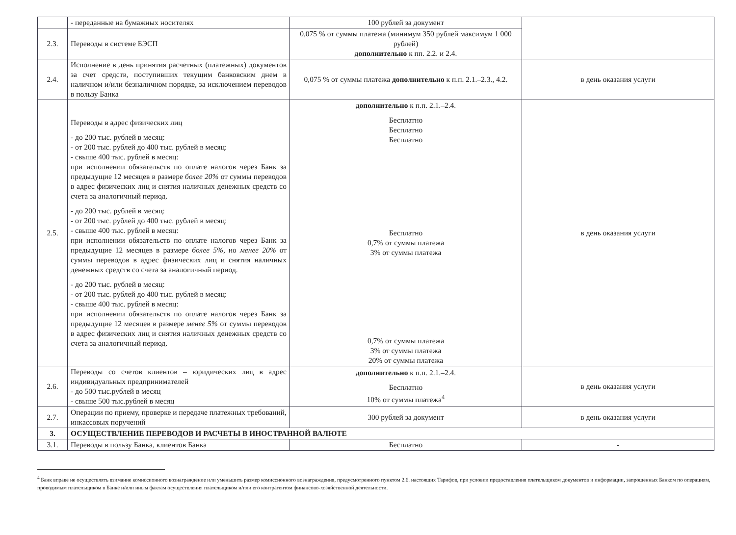| | - переданные на бумажных носителях | 100 рублей за документ | |
| 2.3. | Переводы в системе БЭСП | 0,075 % от суммы платежа (минимум 350 рублей максимум 1 000 рублей) дополнительно к пп. 2.2. и 2.4. | |
| 2.4. | Исполнение в день принятия расчетных (платежных) документов за счет средств, поступивших текущим банковским днем в наличном и/или безналичном порядке, за исключением переводов в пользу Банка | 0,075 % от суммы платежа дополнительно к п.п. 2.1.–2.3., 4.2. | в день оказания услуги |
| 2.5. | Переводы в адрес физических лиц - до 200 тыс. рублей в месяц: - от 200 тыс. рублей до 400 тыс. рублей в месяц: - свыше 400 тыс. рублей в месяц: при исполнении обязательств по оплате налогов через Банк за предыдущие 12 месяцев в размере более 20% от суммы переводов в адрес физических лиц и снятия наличных денежных средств со счета за аналогичный период. - до 200 тыс. рублей в месяц: - от 200 тыс. рублей до 400 тыс. рублей в месяц: - свыше 400 тыс. рублей в месяц: при исполнении обязательств по оплате налогов через Банк за предыдущие 12 месяцев в размере более 5% , но менее 20% от суммы переводов в адрес физических лиц и снятия наличных денежных средств со счета за аналогичный период. - до 200 тыс. рублей в месяц: - от 200 тыс. рублей до 400 тыс. рублей в месяц: - свыше 400 тыс. рублей в месяц: при исполнении обязательств по оплате налогов через Банк за предыдущие 12 месяцев в размере менее 5% от суммы переводов в адрес физических лиц и снятия наличных денежных средств со счета за аналогичный период. | дополнительно к п.п. 2.1.–2.4. Бесплатно Бесплатно Бесплатно Бесплатно 0,7% от суммы платежа 3% от суммы платежа 0,7% от суммы платежа 3% от суммы платежа 20% от суммы платежа | в день оказания услуги |
| 2.6. | Переводы со счетов клиентов – юридических лиц в адрес индивидуальных предпринимателей - до 500 тыс.рублей в месяц - свыше 500 тыс.рублей в месяц | дополнительно к п.п. 2.1.–2.4. Бесплатно 10% от суммы платежа<sup>4</sup> | в день оказания услуги |
| 2.7. | Операции по приему, проверке и передаче платежных требований, инкассовых поручений | 300 рублей за документ | в день оказания услуги |
| 3. | ОСУЩЕСТВЛЕНИЕ ПЕРЕВОДОВ И РАСЧЕТЫ В ИНОСТРАННОЙ ВАЛЮТЕ | | |
| 3.1. | Переводы в пользу Банка, клиентов Банка | Бесплатно | - |
<sup>4</sup> Банк вправе не осуществлять взимание комиссионного вознаграждение или уменьшить размер комиссионного вознаграждения, предусмотренного пунктом 2.6. настоящих Тарифов, при условии предоставления плательщиком документов и информации, запрошенных Банком по операциям, проводимым плательщиком в Банке и/или иным фактам осуществления плательщиком и/или его контрагентом финансово-хозяйственной деятельности.